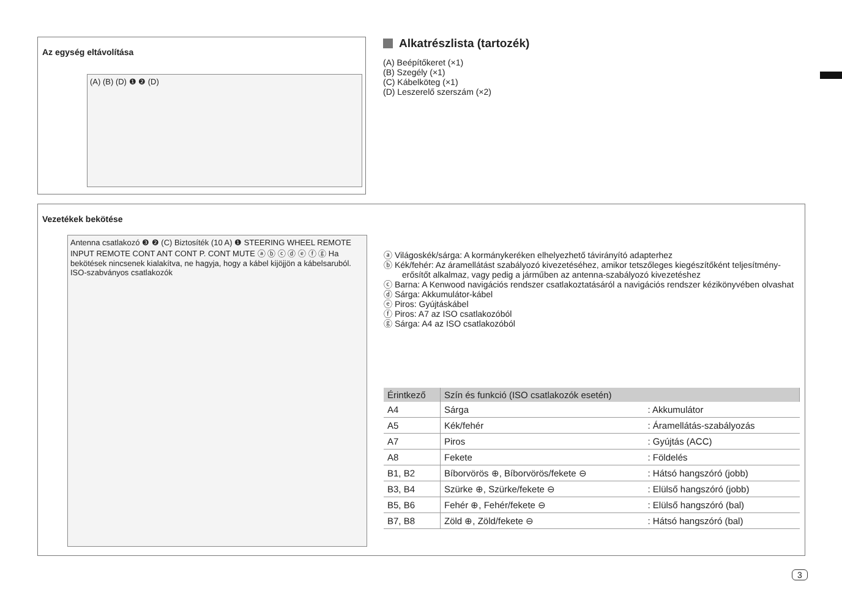Az egység eltávolítása
(A) (B) (D) ❶ ❷ (D)
Alkatrészlista (tartozék)
(A) Beépítőkeret (×1)
(B) Szegély (×1)
(C) Kábelköteg (×1)
(D) Leszerelő szerszám (×2)
Vezetékek bekötése
Antenna csatlakozó ❸ ❷ (C) Biztosíték (10 A) ❶ STEERING WHEEL REMOTE INPUT REMOTE CONT ANT CONT P. CONT MUTE ⓐ ⓑ ⓒ ⓓ ⓔ ⓕ ⓖ Ha bekötések nincsenek kialakítva, ne hagyja, hogy a kábel kijöjjön a kábelsaruból. ISO-szabványos csatlakozók
ⓐ Világoskék/sárga: A kormánykeréken elhelyezhető távirányító adapterhez
ⓑ Kék/fehér: Az áramellátást szabályozó kivezetéséhez, amikor tetszőleges kiegészítőként teljesítmény-erősítőt alkalmaz, vagy pedig a járműben az antenna-szabályozó kivezetéshez
ⓒ Barna: A Kenwood navigációs rendszer csatlakoztatásáról a navigációs rendszer kézikönyvében olvashat
ⓓ Sárga: Akkumulátor-kábel
ⓔ Piros: Gyújtáskábel
ⓕ Piros: A7 az ISO csatlakozóból
ⓖ Sárga: A4 az ISO csatlakozóból
| Érintkező | Szín és funkció (ISO csatlakozók esetén) | |
| --- | --- | --- |
| A4 | Sárga | : Akkumulátor |
| A5 | Kék/fehér | : Áramellátás-szabályozás |
| A7 | Piros | : Gyújtás (ACC) |
| A8 | Fekete | : Földelés |
| B1, B2 | Bíborvörös ⊕, Bíborvörös/fekete ⊖ | : Hátsó hangszóró (jobb) |
| B3, B4 | Szürke ⊕, Szürke/fekete ⊖ | : Elülső hangszóró (jobb) |
| B5, B6 | Fehér ⊕, Fehér/fekete ⊖ | : Elülső hangszóró (bal) |
| B7, B8 | Zöld ⊕, Zöld/fekete ⊖ | : Hátsó hangszóró (bal) |
3